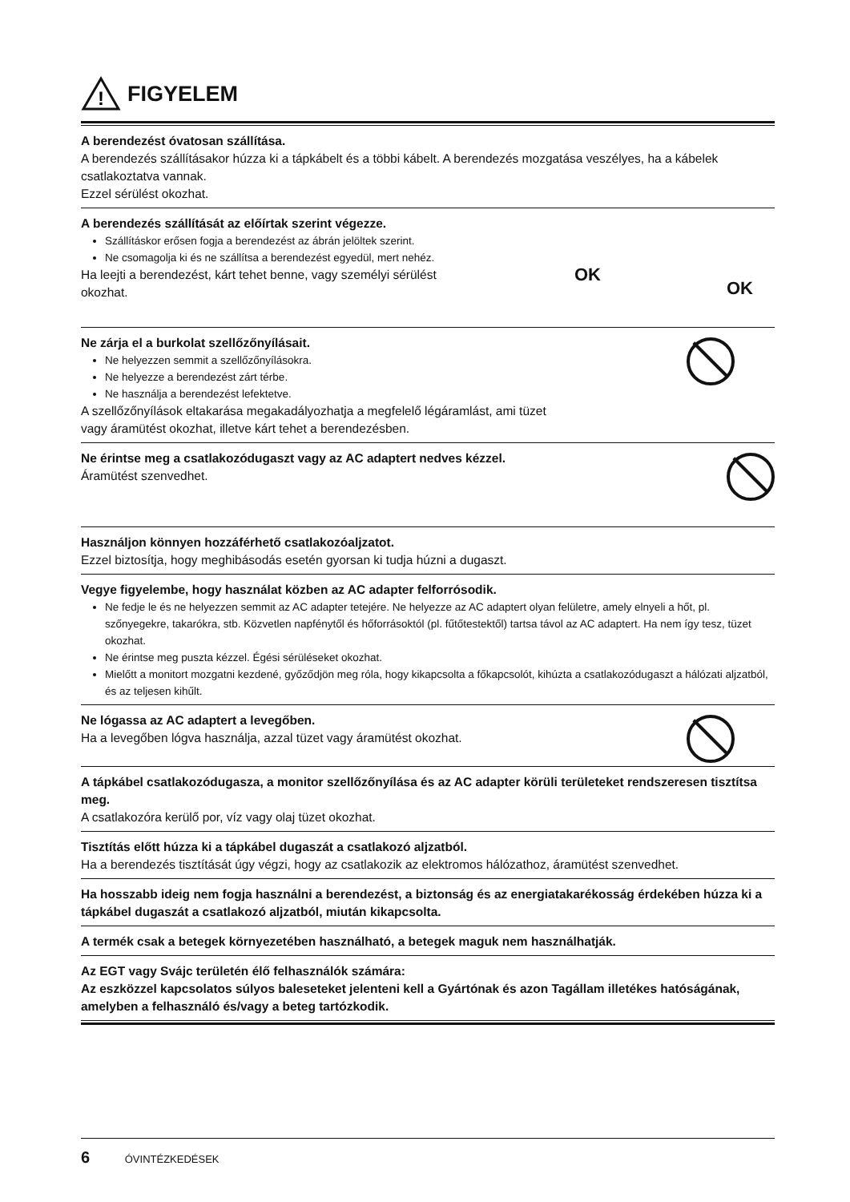!
FIGYELEM
A berendezést óvatosan szállítása.
A berendezés szállításakor húzza ki a tápkábelt és a többi kábelt. A berendezés mozgatása veszélyes, ha a kábelek csatlakoztatva vannak.
Ezzel sérülést okozhat.
OK
OK
A berendezés szállítását az előírtak szerint végezze.
Szállításkor erősen fogja a berendezést az ábrán jelöltek szerint.
Ne csomagolja ki és ne szállítsa a berendezést egyedül, mert nehéz.
Ha leejti a berendezést, kárt tehet benne, vagy személyi sérülést okozhat.
Ne zárja el a burkolat szellőzőnyílásait.
Ne helyezzen semmit a szellőzőnyílásokra.
Ne helyezze a berendezést zárt térbe.
Ne használja a berendezést lefektetve.
A szellőzőnyílások eltakarása megakadályozhatja a megfelelő légáramlást, ami tüzet
vagy áramütést okozhat, illetve kárt tehet a berendezésben.
Ne érintse meg a csatlakozódugaszt vagy az AC adaptert nedves kézzel.
Áramütést szenvedhet.
Használjon könnyen hozzáférhető csatlakozóaljzatot.
Ezzel biztosítja, hogy meghibásodás esetén gyorsan ki tudja húzni a dugaszt.
Vegye figyelembe, hogy használat közben az AC adapter felforrósodik.
Ne fedje le és ne helyezzen semmit az AC adapter tetejére. Ne helyezze az AC adaptert olyan felületre, amely elnyeli a hőt, pl. szőnyegekre, takarókra, stb. Közvetlen napfénytől és hőforrásoktól (pl. fűtőtestektől) tartsa távol az AC adaptert. Ha nem így tesz, tüzet okozhat.
Ne érintse meg puszta kézzel. Égési sérüléseket okozhat.
Mielőtt a monitort mozgatni kezdené, győződjön meg róla, hogy kikapcsolta a főkapcsolót, kihúzta a csatlakozódugaszt a hálózati aljzatból, és az teljesen kihűlt.
Ne lógassa az AC adaptert a levegőben.
Ha a levegőben lógva használja, azzal tüzet vagy áramütést okozhat.
A tápkábel csatlakozódugasza, a monitor szellőzőnyílása és az AC adapter körüli területeket rendszeresen tisztítsa meg.
A csatlakozóra kerülő por, víz vagy olaj tüzet okozhat.
Tisztítás előtt húzza ki a tápkábel dugaszát a csatlakozó aljzatból.
Ha a berendezés tisztítását úgy végzi, hogy az csatlakozik az elektromos hálózathoz, áramütést szenvedhet.
Ha hosszabb ideig nem fogja használni a berendezést, a biztonság és az energiatakarékosság érdekében húzza ki a tápkábel dugaszát a csatlakozó aljzatból, miután kikapcsolta.
A termék csak a betegek környezetében használható, a betegek maguk nem használhatják.
Az EGT vagy Svájc területén élő felhasználók számára:
Az eszközzel kapcsolatos súlyos baleseteket jelenteni kell a Gyártónak és azon Tagállam illetékes hatóságának, amelyben a felhasználó és/vagy a beteg tartózkodik.
6 ÓVINTÉZKEDÉSEK